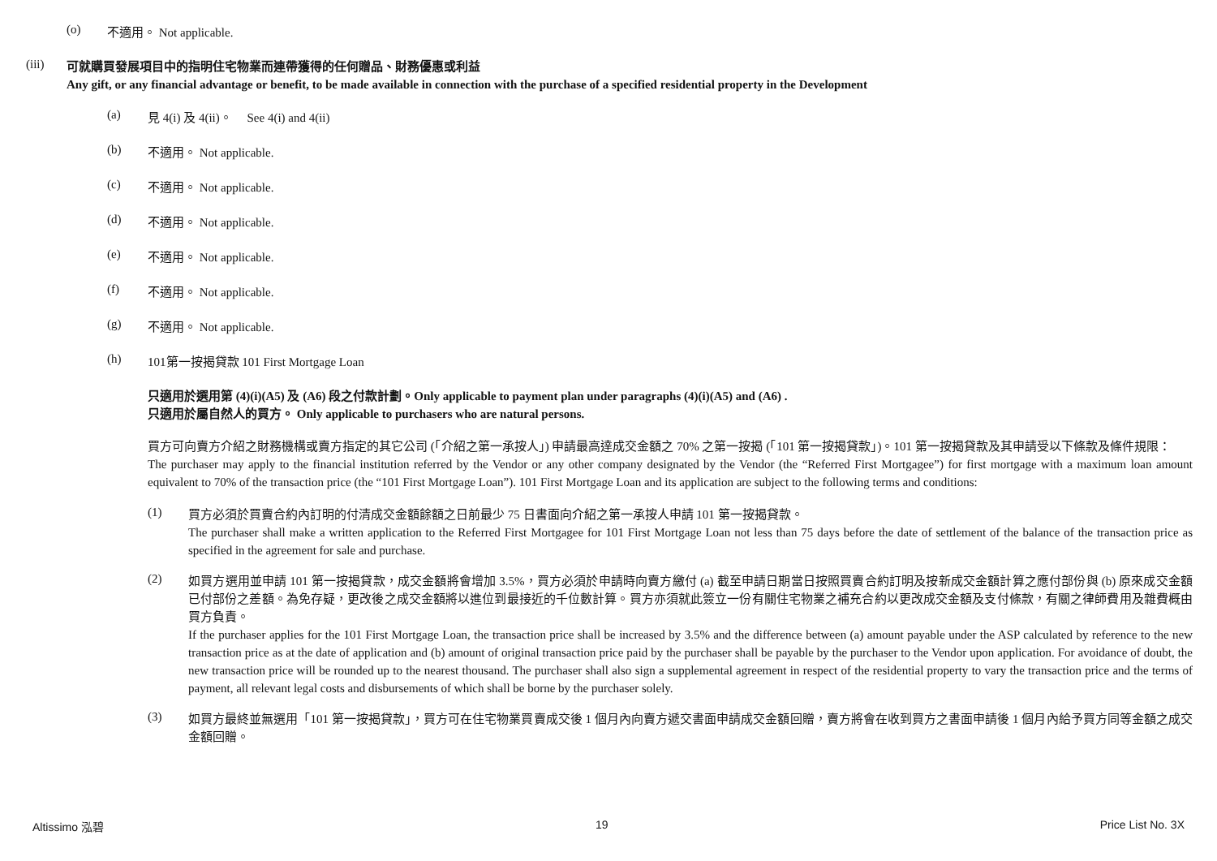(o) 不適用。 Not applicable.
(iii)
可就購買發展項目中的指明住宅物業而連帶獲得的任何贈品、財務優惠或利益
Any gift, or any financial advantage or benefit, to be made available in connection with the purchase of a specified residential property in the Development
(a) 見 4(i) 及 4(ii)。 See 4(i) and 4(ii)
(b) 不適用。 Not applicable.
(c) 不適用。 Not applicable.
(d) 不適用。 Not applicable.
(e) 不適用。 Not applicable.
(f) 不適用。 Not applicable.
(g) 不適用。 Not applicable.
(h) 101第一按揭貸款 101 First Mortgage Loan
只適用於選用第 (4)(i)(A5) 及 (A6) 段之付款計劃。Only applicable to payment plan under paragraphs (4)(i)(A5) and (A6) .
只適用於屬自然人的買方。 Only applicable to purchasers who are natural persons.
買方可向賣方介紹之財務機構或賣方指定的其它公司 (「介紹之第一承按人」) 申請最高達成交金額之 70% 之第一按揭 (「101 第一按揭貸款」)。101 第一按揭貸款及其申請受以下條款及條件規限：
The purchaser may apply to the financial institution referred by the Vendor or any other company designated by the Vendor (the “Referred First Mortgagee”) for first mortgage with a maximum loan amount equivalent to 70% of the transaction price (the “101 First Mortgage Loan”). 101 First Mortgage Loan and its application are subject to the following terms and conditions:
(1)
買方必須於買賣合約內訂明的付清成交金額餘額之日前最少 75 日書面向介紹之第一承按人申請 101 第一按揭貸款。
The purchaser shall make a written application to the Referred First Mortgagee for 101 First Mortgage Loan not less than 75 days before the date of settlement of the balance of the transaction price as specified in the agreement for sale and purchase.
(2)
如買方選用並申請 101 第一按揭貸款，成交金額將會增加 3.5%，買方必須於申請時向賣方繳付 (a) 截至申請日期當日按照買賣合約訂明及按新成交金額計算之應付部份與 (b) 原來成交金額已付部份之差額。為免存疑，更改後之成交金額將以進位到最接近的千位數計算。買方亦須就此簽立一份有關住宅物業之補充合約以更改成交金額及支付條款，有關之律師費用及雜費概由買方負責。
If the purchaser applies for the 101 First Mortgage Loan, the transaction price shall be increased by 3.5% and the difference between (a) amount payable under the ASP calculated by reference to the new transaction price as at the date of application and (b) amount of original transaction price paid by the purchaser shall be payable by the purchaser to the Vendor upon application. For avoidance of doubt, the new transaction price will be rounded up to the nearest thousand. The purchaser shall also sign a supplemental agreement in respect of the residential property to vary the transaction price and the terms of payment, all relevant legal costs and disbursements of which shall be borne by the purchaser solely.
(3)
如買方最終並無選用「101 第一按揭貸款」，買方可在住宅物業買賣成交後 1 個月內向賣方遞交書面申請成交金額回贈，賣方將會在收到買方之書面申請後 1 個月內給予買方同等金額之成交金額回贈。
Altissimo 泓碧 19 Price List No. 3X